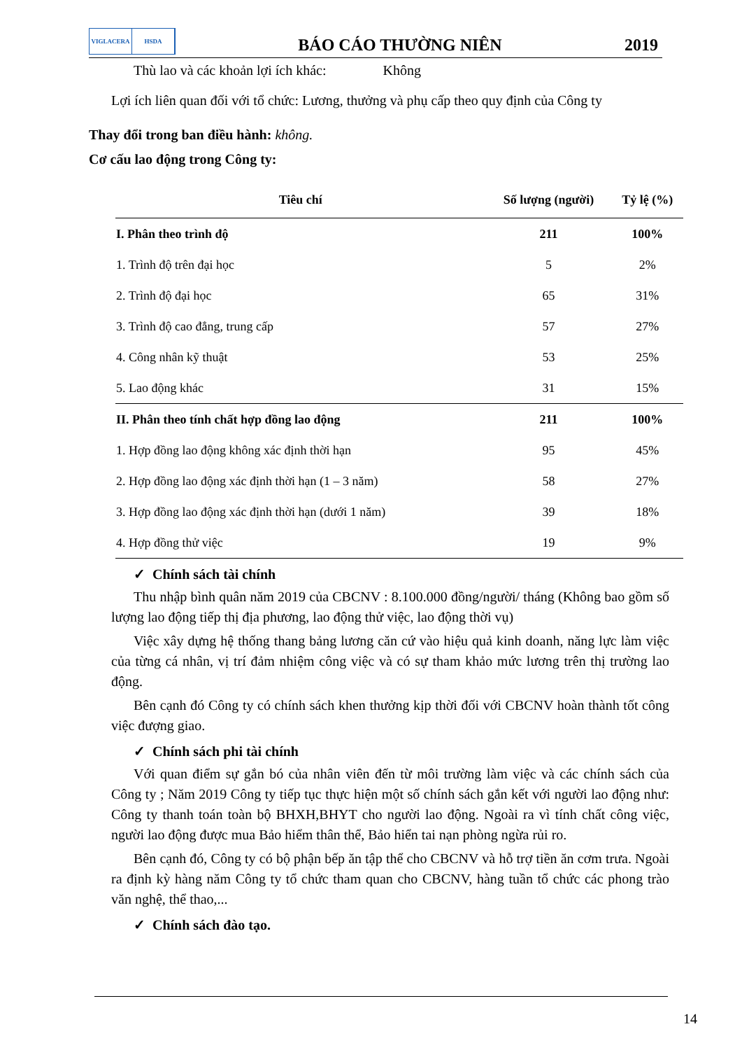VIGLACERA HSDA
BÁO CÁO THƯỜNG NIÊN
2019
Thù lao và các khoản lợi ích khác: Không
Lợi ích liên quan đối với tổ chức: Lương, thưởng và phụ cấp theo quy định của Công ty
Thay đổi trong ban điều hành: không.
Cơ cấu lao động trong Công ty:
| Tiêu chí | Số lượng (người) | Tỷ lệ (%) |
| --- | --- | --- |
| I. Phân theo trình độ | 211 | 100% |
| 1. Trình độ trên đại học | 5 | 2% |
| 2. Trình độ đại học | 65 | 31% |
| 3. Trình độ cao đẳng, trung cấp | 57 | 27% |
| 4. Công nhân kỹ thuật | 53 | 25% |
| 5. Lao động khác | 31 | 15% |
| II. Phân theo tính chất hợp đồng lao động | 211 | 100% |
| 1. Hợp đồng lao động không xác định thời hạn | 95 | 45% |
| 2. Hợp đồng lao động xác định thời hạn (1 – 3 năm) | 58 | 27% |
| 3. Hợp đồng lao động xác định thời hạn (dưới 1 năm) | 39 | 18% |
| 4. Hợp đồng thử việc | 19 | 9% |
✓ Chính sách tài chính
Thu nhập bình quân năm 2019 của CBCNV : 8.100.000 đồng/người/ tháng (Không bao gồm số lượng lao động tiếp thị địa phương, lao động thử việc, lao động thời vụ)
Việc xây dựng hệ thống thang bảng lương căn cứ vào hiệu quả kinh doanh, năng lực làm việc của từng cá nhân, vị trí đảm nhiệm công việc và có sự tham khảo mức lương trên thị trường lao động.
Bên cạnh đó Công ty có chính sách khen thưởng kịp thời đối với CBCNV hoàn thành tốt công việc đượng giao.
✓ Chính sách phi tài chính
Với quan điểm sự gắn bó của nhân viên đến từ môi trường làm việc và các chính sách của Công ty ; Năm 2019 Công ty tiếp tục thực hiện một số chính sách gắn kết với người lao động như: Công ty thanh toán toàn bộ BHXH,BHYT cho người lao động. Ngoài ra vì tính chất công việc, người lao động được mua Bảo hiểm thân thể, Bảo hiển tai nạn phòng ngừa rủi ro.
Bên cạnh đó, Công ty có bộ phận bếp ăn tập thể cho CBCNV và hỗ trợ tiền ăn cơm trưa. Ngoài ra định kỳ hàng năm Công ty tổ chức tham quan cho CBCNV, hàng tuần tổ chức các phong trào văn nghệ, thể thao,...
✓ Chính sách đào tạo.
14